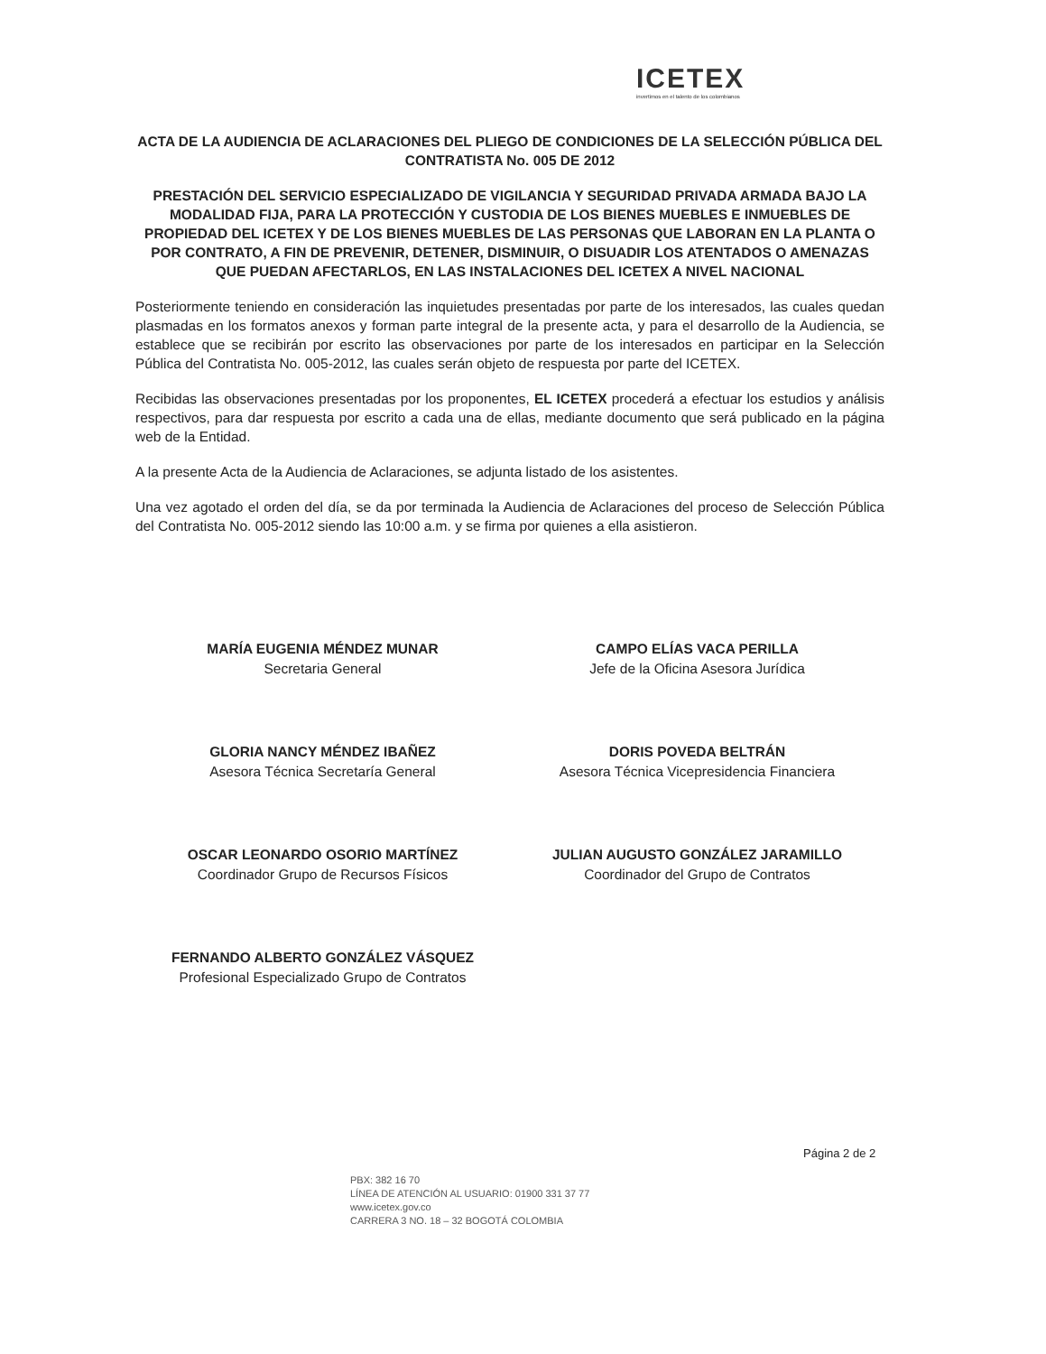ICETEX
invertimos en el talento de los colombianos
ACTA DE LA AUDIENCIA DE ACLARACIONES DEL PLIEGO DE CONDICIONES DE LA SELECCIÓN PÚBLICA DEL CONTRATISTA No. 005 DE 2012
PRESTACIÓN DEL SERVICIO ESPECIALIZADO DE VIGILANCIA Y SEGURIDAD PRIVADA ARMADA BAJO LA MODALIDAD FIJA, PARA LA PROTECCIÓN Y CUSTODIA DE LOS BIENES MUEBLES E INMUEBLES DE PROPIEDAD DEL ICETEX Y DE LOS BIENES MUEBLES DE LAS PERSONAS QUE LABORAN EN LA PLANTA O POR CONTRATO, A FIN DE PREVENIR, DETENER, DISMINUIR, O DISUADIR LOS ATENTADOS O AMENAZAS QUE PUEDAN AFECTARLOS, EN LAS INSTALACIONES DEL ICETEX A NIVEL NACIONAL
Posteriormente teniendo en consideración las inquietudes presentadas por parte de los interesados, las cuales quedan plasmadas en los formatos anexos y forman parte integral de la presente acta, y para el desarrollo de la Audiencia, se establece que se recibirán por escrito las observaciones por parte de los interesados en participar en la Selección Pública del Contratista No. 005-2012, las cuales serán objeto de respuesta por parte del ICETEX.
Recibidas las observaciones presentadas por los proponentes, EL ICETEX procederá a efectuar los estudios y análisis respectivos, para dar respuesta por escrito a cada una de ellas, mediante documento que será publicado en la página web de la Entidad.
A la presente Acta de la Audiencia de Aclaraciones, se adjunta listado de los asistentes.
Una vez agotado el orden del día, se da por terminada la Audiencia de Aclaraciones del proceso de Selección Pública del Contratista No. 005-2012 siendo las 10:00 a.m. y se firma por quienes a ella asistieron.
MARÍA EUGENIA MÉNDEZ MUNAR
Secretaria General
CAMPO ELÍAS VACA PERILLA
Jefe de la Oficina Asesora Jurídica
GLORIA NANCY MÉNDEZ IBAÑEZ
Asesora Técnica Secretaría General
DORIS POVEDA BELTRÁN
Asesora Técnica Vicepresidencia Financiera
OSCAR LEONARDO OSORIO MARTÍNEZ
Coordinador Grupo de Recursos Físicos
JULIAN AUGUSTO GONZÁLEZ JARAMILLO
Coordinador del Grupo de Contratos
FERNANDO ALBERTO GONZÁLEZ VÁSQUEZ
Profesional Especializado Grupo de Contratos
Página 2 de 2
PBX: 382 16 70
LÍNEA DE ATENCIÓN AL USUARIO: 01900 331 37 77
www.icetex.gov.co
CARRERA 3 NO. 18 – 32 BOGOTÁ COLOMBIA